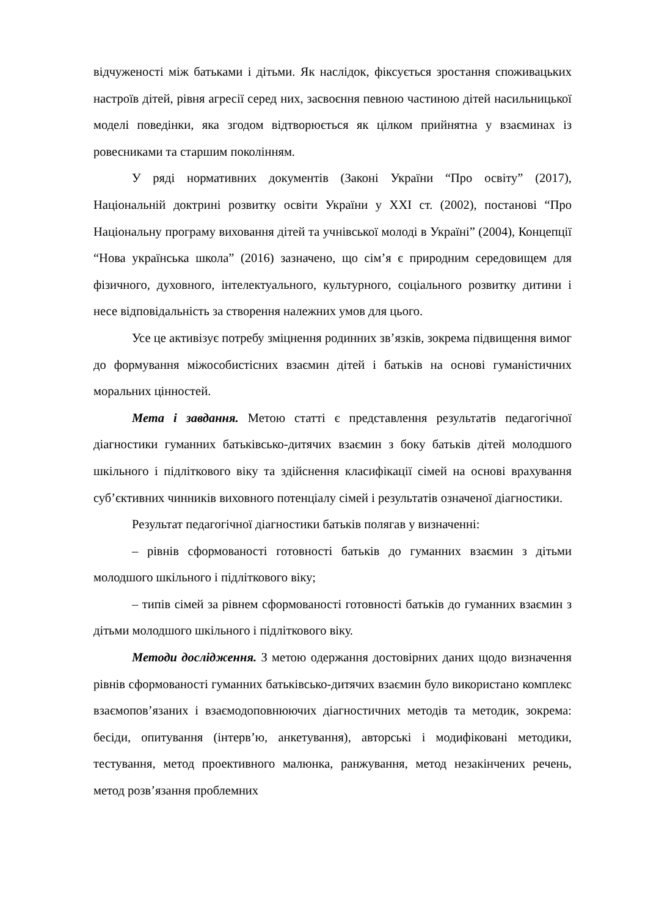відчуженості між батьками і дітьми. Як наслідок, фіксується зростання споживацьких настроїв дітей, рівня агресії серед них, засвоєння певною частиною дітей насильницької моделі поведінки, яка згодом відтворюється як цілком прийнятна у взаєминах із ровесниками та старшим поколінням.
У ряді нормативних документів (Законі України “Про освіту” (2017), Національній доктрині розвитку освіти України у ХХІ ст. (2002), постанові “Про Національну програму виховання дітей та учнівської молоді в Україні” (2004), Концепції “Нова українська школа” (2016) зазначено, що сім’я є природним середовищем для фізичного, духовного, інтелектуального, культурного, соціального розвитку дитини і несе відповідальність за створення належних умов для цього.
Усе це активізує потребу зміцнення родинних зв’язків, зокрема підвищення вимог до формування міжособистісних взаємин дітей і батьків на основі гуманістичних моральних цінностей.
Мета і завдання. Метою статті є представлення результатів педагогічної діагностики гуманних батьківсько-дитячих взаємин з боку батьків дітей молодшого шкільного і підліткового віку та здійснення класифікації сімей на основі врахування суб’єктивних чинників виховного потенціалу сімей і результатів означеної діагностики.
Результат педагогічної діагностики батьків полягав у визначенні:
– рівнів сформованості готовності батьків до гуманних взаємин з дітьми молодшого шкільного і підліткового віку;
– типів сімей за рівнем сформованості готовності батьків до гуманних взаємин з дітьми молодшого шкільного і підліткового віку.
Методи дослідження. З метою одержання достовірних даних щодо визначення рівнів сформованості гуманних батьківсько-дитячих взаємин було використано комплекс взаємопов’язаних і взаємодоповнюючих діагностичних методів та методик, зокрема: бесіди, опитування (інтерв’ю, анкетування), авторські і модифіковані методики, тестування, метод проективного малюнка, ранжування, метод незакінчених речень, метод розв’язання проблемних